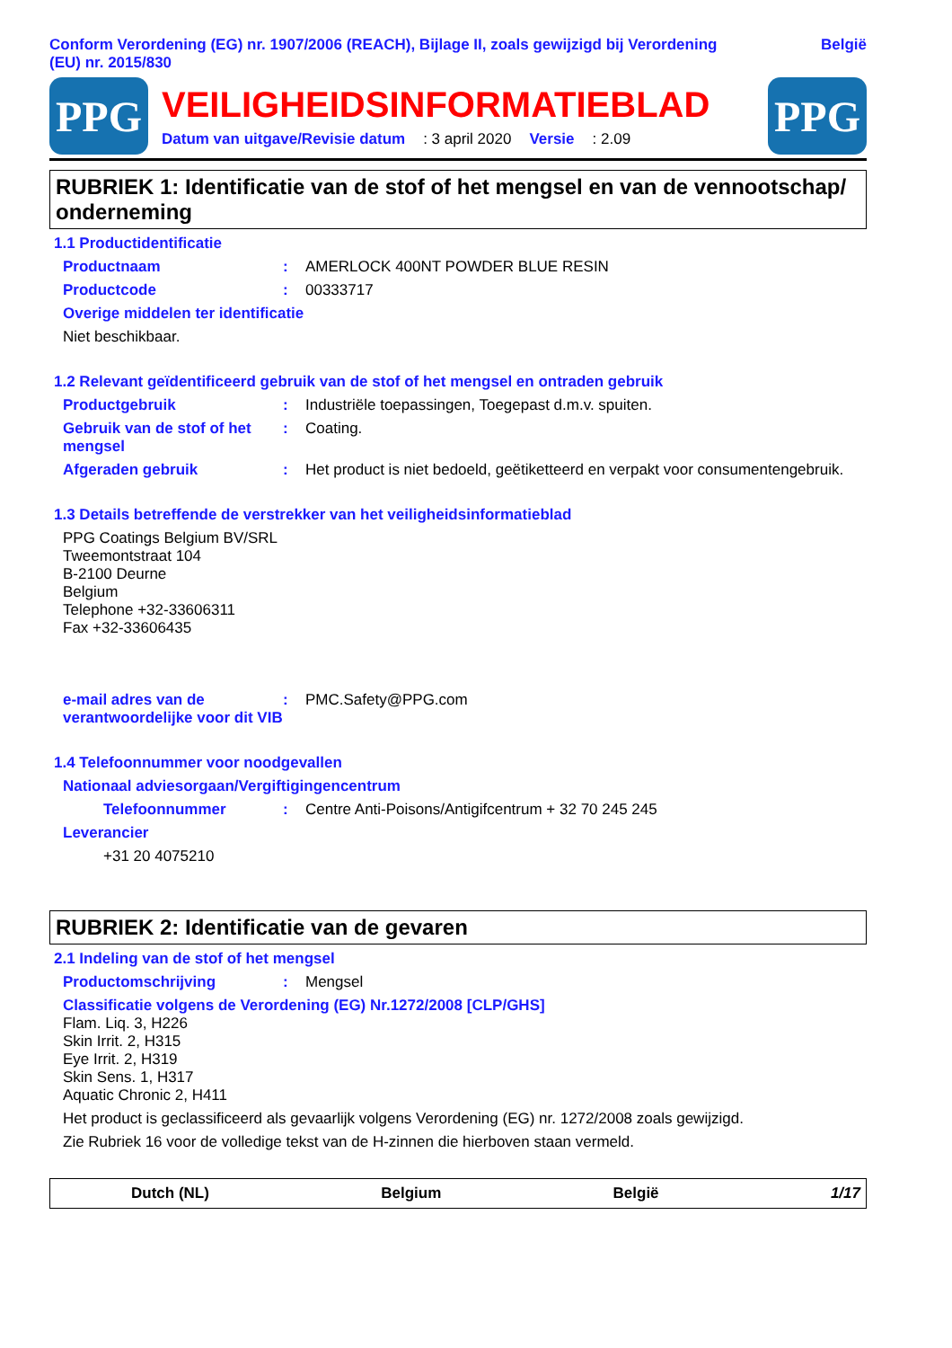Conform Verordening (EG) nr. 1907/2006 (REACH), Bijlage II, zoals gewijzigd bij Verordening
(EU) nr. 2015/830 België
PPG
VEILIGHEIDSINFORMATIEBLAD
Datum van uitgave/Revisie datum: 3 april 2020 Versie: 2.09
PPG
RUBRIEK 1: Identificatie van de stof of het mengsel en van de vennootschap/ onderneming
1.1 Productidentificatie
Productnaam: AMERLOCK 400NT POWDER BLUE RESIN
Productcode: 00333717
Overige middelen ter identificatie
Niet beschikbaar.
1.2 Relevant geïdentificeerd gebruik van de stof of het mengsel en ontraden gebruik
Productgebruik: Industriële toepassingen, Toegepast d.m.v. spuiten.
Gebruik van de stof of het mengsel: Coating.
Afgeraden gebruik: Het product is niet bedoeld, geëtiketteerd en verpakt voor consumentengebruik.
1.3 Details betreffende de verstrekker van het veiligheidsinformatieblad
PPG Coatings Belgium BV/SRL
Tweemontstraat 104
B-2100 Deurne
Belgium
Telephone +32-33606311
Fax +32-33606435
e-mail adres van de verantwoordelijke voor dit VIB: PMC.Safety@PPG.com
1.4 Telefoonnummer voor noodgevallen
Nationaal adviesorgaan/Vergiftigingencentrum
Telefoonnummer: Centre Anti-Poisons/Antigifcentrum + 32 70 245 245
Leverancier
+31 20 4075210
RUBRIEK 2: Identificatie van de gevaren
2.1 Indeling van de stof of het mengsel
Productomschrijving: Mengsel
Classificatie volgens de Verordening (EG) Nr.1272/2008 [CLP/GHS]
Flam. Liq. 3, H226
Skin Irrit. 2, H315
Eye Irrit. 2, H319
Skin Sens. 1, H317
Aquatic Chronic 2, H411
Het product is geclassificeerd als gevaarlijk volgens Verordening (EG) nr. 1272/2008 zoals gewijzigd.
Zie Rubriek 16 voor de volledige tekst van de H-zinnen die hierboven staan vermeld.
Dutch (NL) Belgium België 1/17